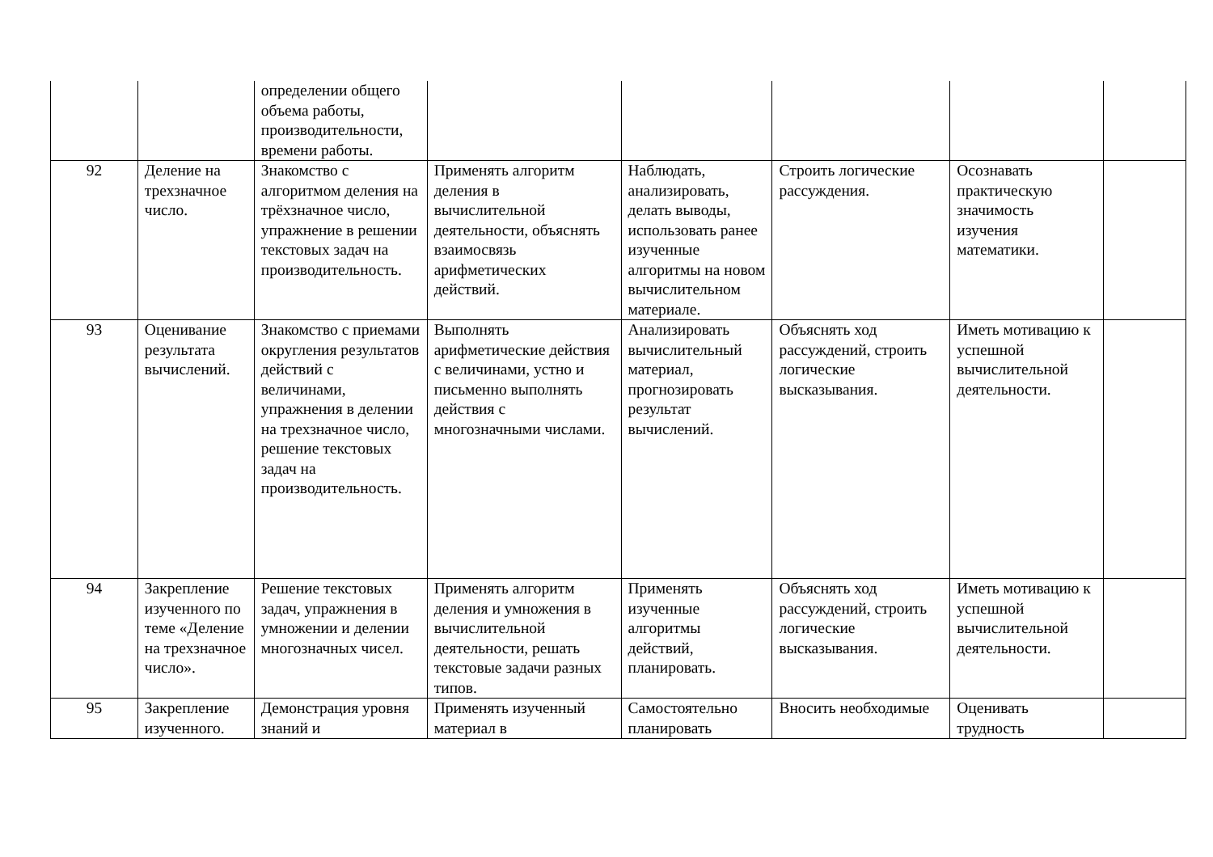| | | определении общего объема работы, производительности, времени работы. | | | | | |
| 92 | Деление на трехзначное число. | Знакомство с алгоритмом деления на трёхзначное число, упражнение в решении текстовых задач на производительность. | Применять алгоритм деления в вычислительной деятельности, объяснять взаимосвязь арифметических действий. | Наблюдать, анализировать, делать выводы, использовать ранее изученные алгоритмы на новом вычислительном материале. | Строить логические рассуждения. | Осознавать практическую значимость изучения математики. | |
| 93 | Оценивание результата вычислений. | Знакомство с приемами округления результатов действий с величинами, упражнения в делении на трехзначное число, решение текстовых задач на производительность. | Выполнять арифметические действия с величинами, устно и письменно выполнять действия с многозначными числами. | Анализировать вычислительный материал, прогнозировать результат вычислений. | Объяснять ход рассуждений, строить логические высказывания. | Иметь мотивацию к успешной вычислительной деятельности. | |
| 94 | Закрепление изученного по теме «Деление на трехзначное число». | Решение текстовых задач, упражнения в умножении и делении многозначных чисел. | Применять алгоритм деления и умножения в вычислительной деятельности, решать текстовые задачи разных типов. | Применять изученные алгоритмы действий, планировать. | Объяснять ход рассуждений, строить логические высказывания. | Иметь мотивацию к успешной вычислительной деятельности. | |
| 95 | Закрепление изученного. | Демонстрация уровня знаний и | Применять изученный материал в | Самостоятельно планировать | Вносить необходимые | Оценивать трудность | |